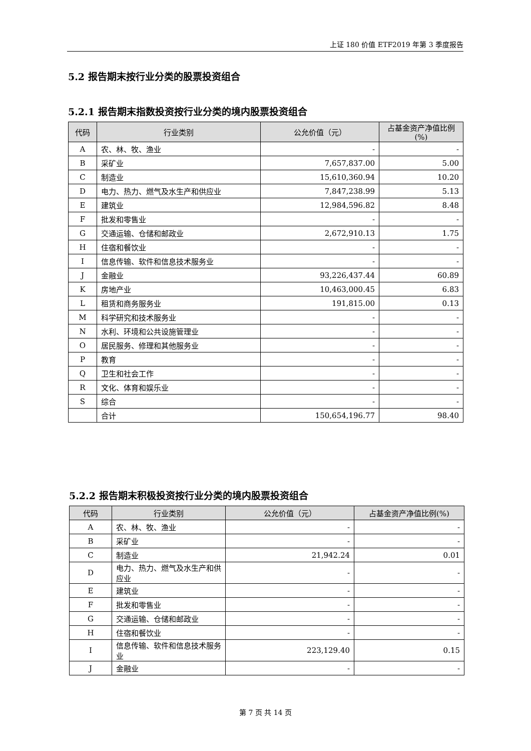上证 180 价值 ETF2019 年第 3 季度报告
5.2 报告期末按行业分类的股票投资组合
5.2.1 报告期末指数投资按行业分类的境内股票投资组合
| 代码 | 行业类别 | 公允价值（元） | 占基金资产净值比例(%) |
| --- | --- | --- | --- |
| A | 农、林、牧、渔业 | - | - |
| B | 采矿业 | 7,657,837.00 | 5.00 |
| C | 制造业 | 15,610,360.94 | 10.20 |
| D | 电力、热力、燃气及水生产和供应业 | 7,847,238.99 | 5.13 |
| E | 建筑业 | 12,984,596.82 | 8.48 |
| F | 批发和零售业 | - | - |
| G | 交通运输、仓储和邮政业 | 2,672,910.13 | 1.75 |
| H | 住宿和餐饮业 | - | - |
| I | 信息传输、软件和信息技术服务业 | - | - |
| J | 金融业 | 93,226,437.44 | 60.89 |
| K | 房地产业 | 10,463,000.45 | 6.83 |
| L | 租赁和商务服务业 | 191,815.00 | 0.13 |
| M | 科学研究和技术服务业 | - | - |
| N | 水利、环境和公共设施管理业 | - | - |
| O | 居民服务、修理和其他服务业 | - | - |
| P | 教育 | - | - |
| Q | 卫生和社会工作 | - | - |
| R | 文化、体育和娱乐业 | - | - |
| S | 综合 | - | - |
| | 合计 | 150,654,196.77 | 98.40 |
5.2.2 报告期末积极投资按行业分类的境内股票投资组合
| 代码 | 行业类别 | 公允价值（元） | 占基金资产净值比例(%) |
| --- | --- | --- | --- |
| A | 农、林、牧、渔业 | - | - |
| B | 采矿业 | - | - |
| C | 制造业 | 21,942.24 | 0.01 |
| D | 电力、热力、燃气及水生产和供应业 | - | - |
| E | 建筑业 | - | - |
| F | 批发和零售业 | - | - |
| G | 交通运输、仓储和邮政业 | - | - |
| H | 住宿和餐饮业 | - | - |
| I | 信息传输、软件和信息技术服务业 | 223,129.40 | 0.15 |
| J | 金融业 | - | - |
第 7 页 共 14 页